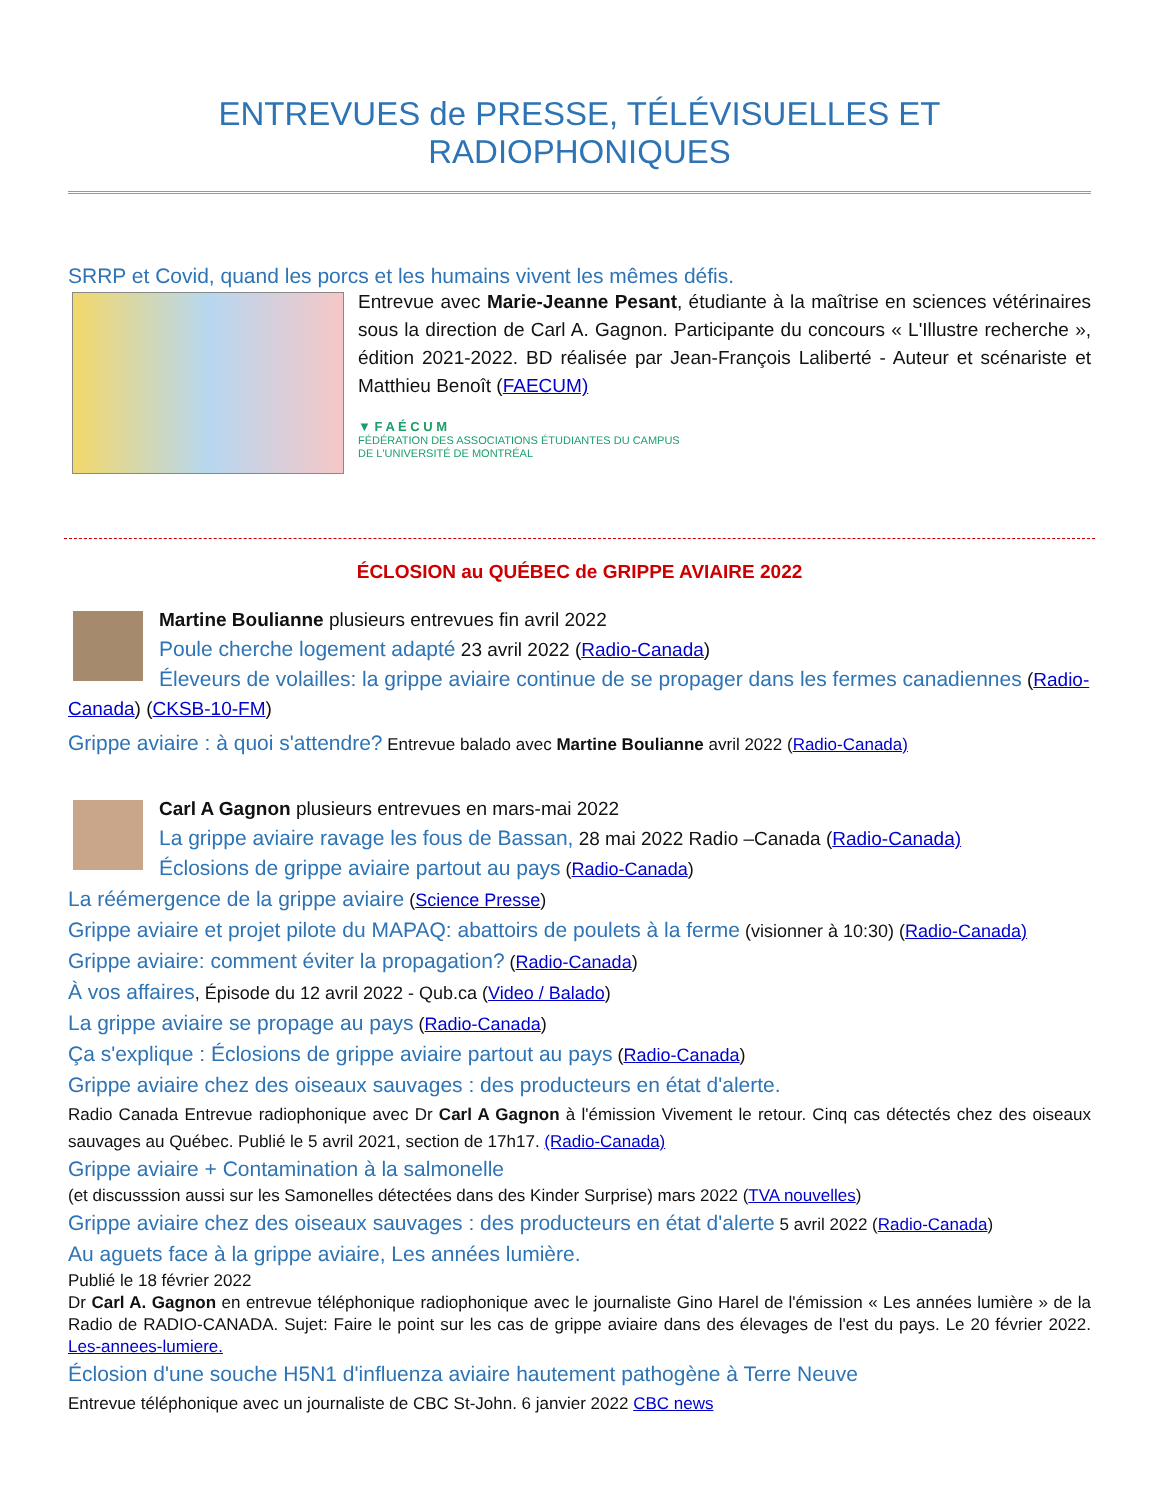ENTREVUES de PRESSE, TÉLÉVISUELLES ET RADIOPHONIQUES
SRRP et Covid, quand les porcs et les humains vivent les mêmes défis.
Entrevue avec Marie-Jeanne Pesant, étudiante à la maîtrise en sciences vétérinaires sous la direction de Carl A. Gagnon. Participante du concours « L'Illustre recherche », édition 2021-2022. BD réalisée par Jean-François Laliberté - Auteur et scénariste et Matthieu Benoît (FAECUM)
▼ F A É C U M
FÉDÉRATION DES ASSOCIATIONS ÉTUDIANTES DU CAMPUS
DE L'UNIVERSITÉ DE MONTRÉAL
ÉCLOSION au QUÉBEC de GRIPPE AVIAIRE 2022
Martine Boulianne plusieurs entrevues fin avril 2022
Poule cherche logement adapté 23 avril 2022 (Radio-Canada)
Éleveurs de volailles: la grippe aviaire continue de se propager dans les fermes canadiennes (Radio-Canada) (CKSB-10-FM)
Grippe aviaire : à quoi s'attendre? Entrevue balado avec Martine Boulianne avril 2022 (Radio-Canada)
Carl A Gagnon plusieurs entrevues en mars-mai 2022
La grippe aviaire ravage les fous de Bassan, 28 mai 2022 Radio –Canada (Radio-Canada)
Éclosions de grippe aviaire partout au pays (Radio-Canada)
La réémergence de la grippe aviaire (Science Presse)
Grippe aviaire et projet pilote du MAPAQ: abattoirs de poulets à la ferme (visionner à 10:30) (Radio-Canada)
Grippe aviaire: comment éviter la propagation? (Radio-Canada)
À vos affaires, Épisode du 12 avril 2022 - Qub.ca (Video / Balado)
La grippe aviaire se propage au pays (Radio-Canada)
Ça s'explique : Éclosions de grippe aviaire partout au pays (Radio-Canada)
Grippe aviaire chez des oiseaux sauvages : des producteurs en état d'alerte.
Radio Canada Entrevue radiophonique avec Dr Carl A Gagnon à l'émission Vivement le retour. Cinq cas détectés chez des oiseaux sauvages au Québec. Publié le 5 avril 2021, section de 17h17. (Radio-Canada)
Grippe aviaire + Contamination à la salmonelle
(et discusssion aussi sur les Samonelles détectées dans des Kinder Surprise) mars 2022 (TVA nouvelles)
Grippe aviaire chez des oiseaux sauvages : des producteurs en état d'alerte 5 avril 2022 (Radio-Canada)
Au aguets face à la grippe aviaire, Les années lumière.
Publié le 18 février 2022
Dr Carl A. Gagnon en entrevue téléphonique radiophonique avec le journaliste Gino Harel de l'émission « Les années lumière » de la Radio de RADIO-CANADA. Sujet: Faire le point sur les cas de grippe aviaire dans des élevages de l'est du pays. Le 20 février 2022. Les-annees-lumiere.
Éclosion d'une souche H5N1 d'influenza aviaire hautement pathogène à Terre Neuve
Entrevue téléphonique avec un journaliste de CBC St-John. 6 janvier 2022 CBC news